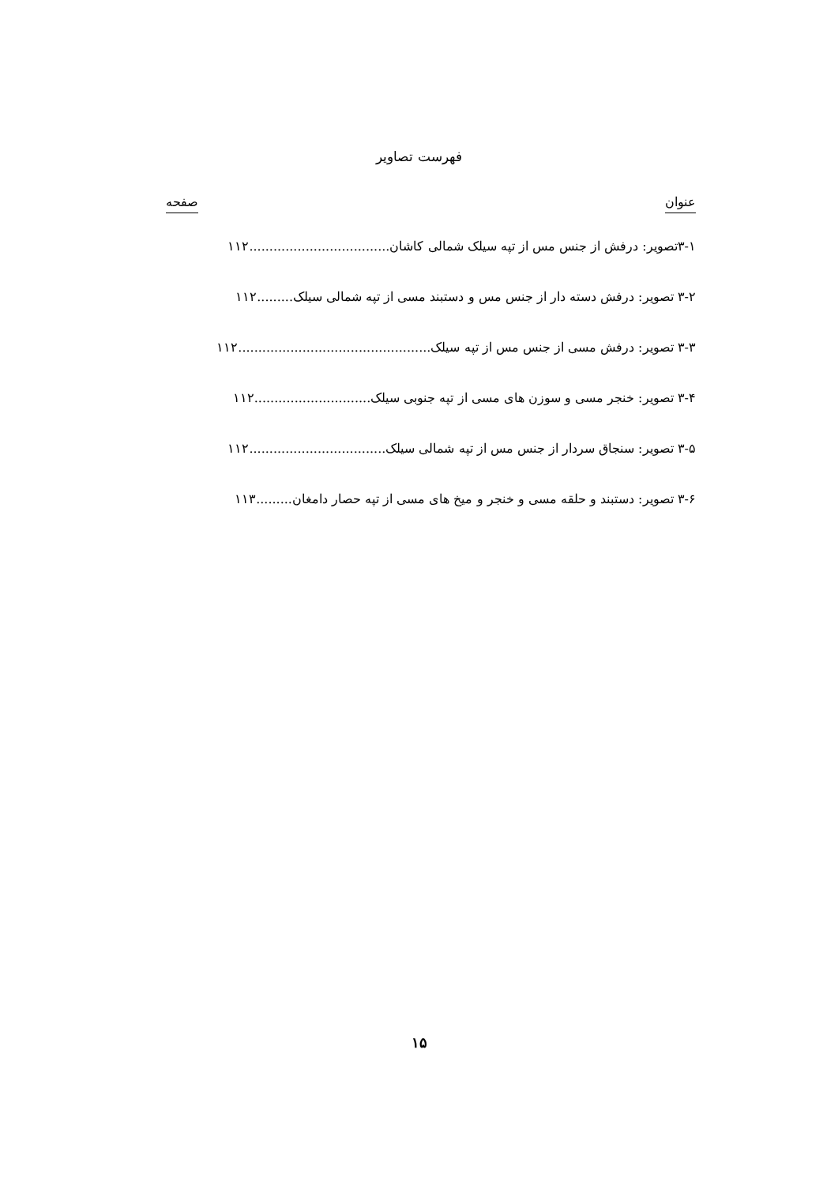فهرست تصاویر
عنوان صفحه
۳-۱تصویر: درفش از جنس مس از تپه سیلک شمالی کاشان...................................۱۱۲
۳-۲ تصویر: درفش دسته دار از جنس مس و دستبند مسی از تپه شمالی سیلک.........۱۱۲
۳-۳ تصویر: درفش مسی از جنس مس از تپه سیلک................................................۱۱۲
۳-۴ تصویر: خنجر مسی و سوزن های مسی از تپه جنوبی سیلک.............................۱۱۲
۳-۵ تصویر: سنجاق سردار از جنس مس از تپه شمالی سیلک..................................۱۱۲
۳-۶ تصویر: دستبند و حلقه مسی و خنجر و میخ های مسی از تپه حصار دامغان.........۱۱۳
۱۵